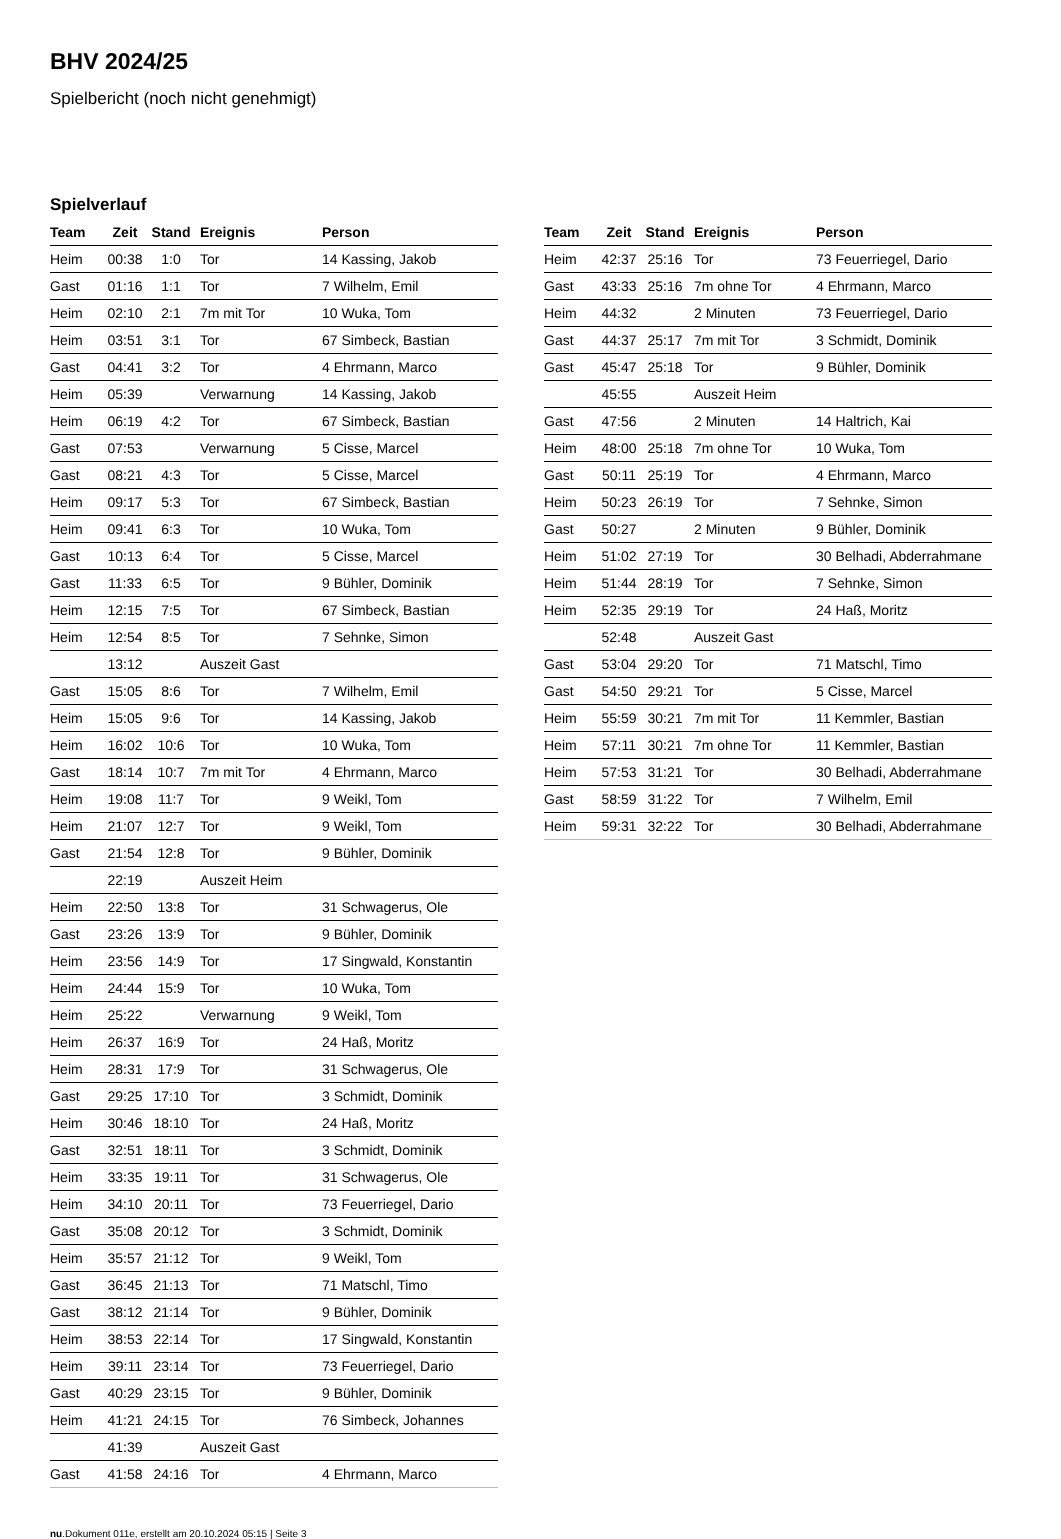BHV 2024/25
Spielbericht (noch nicht genehmigt)
Spielverlauf
| Team | Zeit | Stand | Ereignis | Person |
| --- | --- | --- | --- | --- |
| Heim | 00:38 | 1:0 | Tor | 14 Kassing, Jakob |
| Gast | 01:16 | 1:1 | Tor | 7 Wilhelm, Emil |
| Heim | 02:10 | 2:1 | 7m mit Tor | 10 Wuka, Tom |
| Heim | 03:51 | 3:1 | Tor | 67 Simbeck, Bastian |
| Gast | 04:41 | 3:2 | Tor | 4 Ehrmann, Marco |
| Heim | 05:39 | | Verwarnung | 14 Kassing, Jakob |
| Heim | 06:19 | 4:2 | Tor | 67 Simbeck, Bastian |
| Gast | 07:53 | | Verwarnung | 5 Cisse, Marcel |
| Gast | 08:21 | 4:3 | Tor | 5 Cisse, Marcel |
| Heim | 09:17 | 5:3 | Tor | 67 Simbeck, Bastian |
| Heim | 09:41 | 6:3 | Tor | 10 Wuka, Tom |
| Gast | 10:13 | 6:4 | Tor | 5 Cisse, Marcel |
| Gast | 11:33 | 6:5 | Tor | 9 Bühler, Dominik |
| Heim | 12:15 | 7:5 | Tor | 67 Simbeck, Bastian |
| Heim | 12:54 | 8:5 | Tor | 7 Sehnke, Simon |
| | 13:12 | | Auszeit Gast | |
| Gast | 15:05 | 8:6 | Tor | 7 Wilhelm, Emil |
| Heim | 15:05 | 9:6 | Tor | 14 Kassing, Jakob |
| Heim | 16:02 | 10:6 | Tor | 10 Wuka, Tom |
| Gast | 18:14 | 10:7 | 7m mit Tor | 4 Ehrmann, Marco |
| Heim | 19:08 | 11:7 | Tor | 9 Weikl, Tom |
| Heim | 21:07 | 12:7 | Tor | 9 Weikl, Tom |
| Gast | 21:54 | 12:8 | Tor | 9 Bühler, Dominik |
| | 22:19 | | Auszeit Heim | |
| Heim | 22:50 | 13:8 | Tor | 31 Schwagerus, Ole |
| Gast | 23:26 | 13:9 | Tor | 9 Bühler, Dominik |
| Heim | 23:56 | 14:9 | Tor | 17 Singwald, Konstantin |
| Heim | 24:44 | 15:9 | Tor | 10 Wuka, Tom |
| Heim | 25:22 | | Verwarnung | 9 Weikl, Tom |
| Heim | 26:37 | 16:9 | Tor | 24 Haß, Moritz |
| Heim | 28:31 | 17:9 | Tor | 31 Schwagerus, Ole |
| Gast | 29:25 | 17:10 | Tor | 3 Schmidt, Dominik |
| Heim | 30:46 | 18:10 | Tor | 24 Haß, Moritz |
| Gast | 32:51 | 18:11 | Tor | 3 Schmidt, Dominik |
| Heim | 33:35 | 19:11 | Tor | 31 Schwagerus, Ole |
| Heim | 34:10 | 20:11 | Tor | 73 Feuerriegel, Dario |
| Gast | 35:08 | 20:12 | Tor | 3 Schmidt, Dominik |
| Heim | 35:57 | 21:12 | Tor | 9 Weikl, Tom |
| Gast | 36:45 | 21:13 | Tor | 71 Matschl, Timo |
| Gast | 38:12 | 21:14 | Tor | 9 Bühler, Dominik |
| Heim | 38:53 | 22:14 | Tor | 17 Singwald, Konstantin |
| Heim | 39:11 | 23:14 | Tor | 73 Feuerriegel, Dario |
| Gast | 40:29 | 23:15 | Tor | 9 Bühler, Dominik |
| Heim | 41:21 | 24:15 | Tor | 76 Simbeck, Johannes |
| | 41:39 | | Auszeit Gast | |
| Gast | 41:58 | 24:16 | Tor | 4 Ehrmann, Marco |
| Team | Zeit | Stand | Ereignis | Person |
| --- | --- | --- | --- | --- |
| Heim | 42:37 | 25:16 | Tor | 73 Feuerriegel, Dario |
| Gast | 43:33 | 25:16 | 7m ohne Tor | 4 Ehrmann, Marco |
| Heim | 44:32 | | 2 Minuten | 73 Feuerriegel, Dario |
| Gast | 44:37 | 25:17 | 7m mit Tor | 3 Schmidt, Dominik |
| Gast | 45:47 | 25:18 | Tor | 9 Bühler, Dominik |
| | 45:55 | | Auszeit Heim | |
| Gast | 47:56 | | 2 Minuten | 14 Haltrich, Kai |
| Heim | 48:00 | 25:18 | 7m ohne Tor | 10 Wuka, Tom |
| Gast | 50:11 | 25:19 | Tor | 4 Ehrmann, Marco |
| Heim | 50:23 | 26:19 | Tor | 7 Sehnke, Simon |
| Gast | 50:27 | | 2 Minuten | 9 Bühler, Dominik |
| Heim | 51:02 | 27:19 | Tor | 30 Belhadi, Abderrahmane |
| Heim | 51:44 | 28:19 | Tor | 7 Sehnke, Simon |
| Heim | 52:35 | 29:19 | Tor | 24 Haß, Moritz |
| | 52:48 | | Auszeit Gast | |
| Gast | 53:04 | 29:20 | Tor | 71 Matschl, Timo |
| Gast | 54:50 | 29:21 | Tor | 5 Cisse, Marcel |
| Heim | 55:59 | 30:21 | 7m mit Tor | 11 Kemmler, Bastian |
| Heim | 57:11 | 30:21 | 7m ohne Tor | 11 Kemmler, Bastian |
| Heim | 57:53 | 31:21 | Tor | 30 Belhadi, Abderrahmane |
| Gast | 58:59 | 31:22 | Tor | 7 Wilhelm, Emil |
| Heim | 59:31 | 32:22 | Tor | 30 Belhadi, Abderrahmane |
nu.Dokument 011e, erstellt am 20.10.2024 05:15 | Seite 3